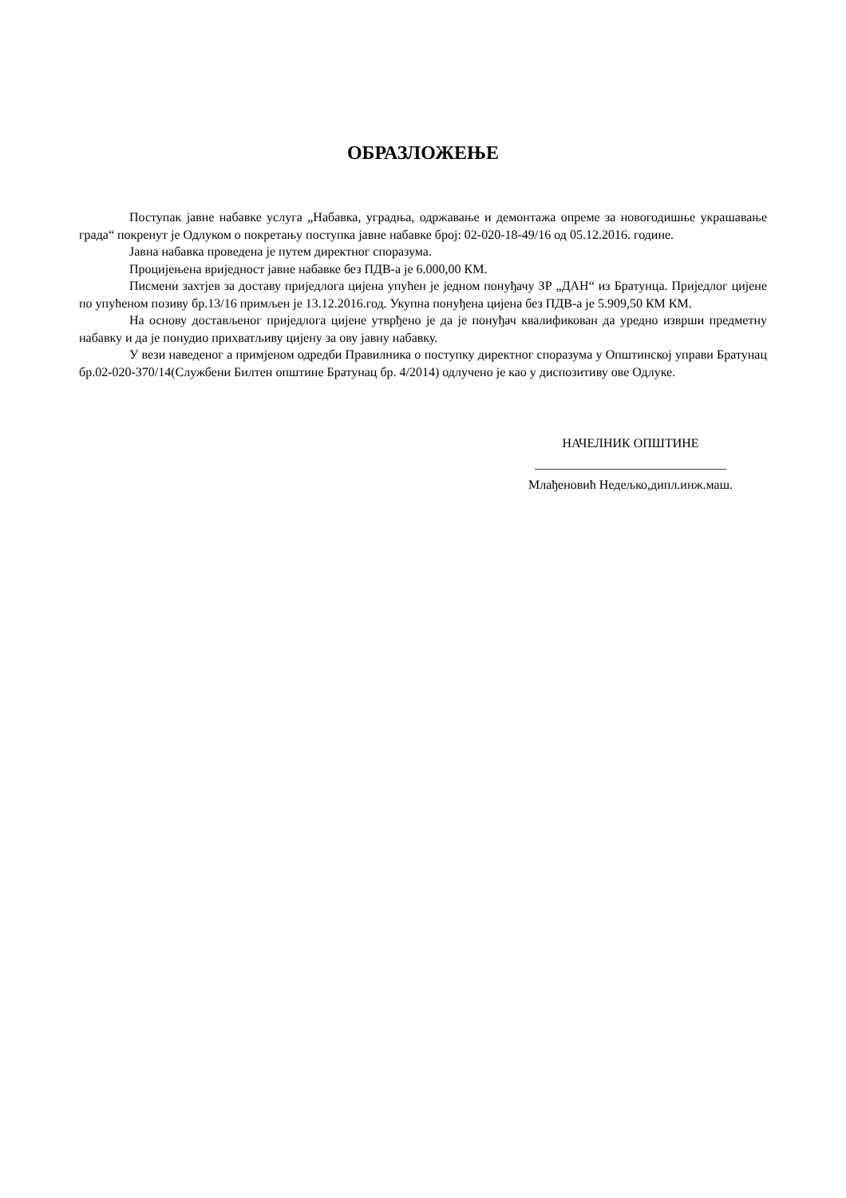ОБРАЗЛОЖЕЊЕ
Поступак јавне набавке услуга „Набавка, уградња, одржавање и демонтажа опреме за новогодишње украшавање града“ покренут је Одлуком о покретању поступка јавне набавке број: 02-020-18-49/16 од 05.12.2016. године.
Јавна набавка проведена је путем директног споразума.
Процијењена вриједност јавне набавке без ПДВ-а је 6.000,00 КМ.
Писмени захтјев за доставу приједлога цијена упућен је једном понуђачу ЗР „ДАН“ из Братунца. Приједлог цијене по упућеном позиву бр.13/16 примљен је 13.12.2016.год. Укупна понуђена цијена без ПДВ-а је 5.909,50 КМ КМ.
На основу достављеног приједлога цијене утврђено је да је понуђач квалификован да уредно изврши предметну набавку и да је понудио прихватљиву цијену за ову јавну набавку.
У вези наведеног а примјеном одредби Правилника о поступку директног споразума у Општинској управи Братунац бр.02-020-370/14(Службени Билтен општине Братунац бр. 4/2014) одлучено је као у диспозитиву ове Одлуке.
НАЧЕЛНИК ОПШТИНЕ
______________________________
Млађеновић Недељко,дипл.инж.маш.